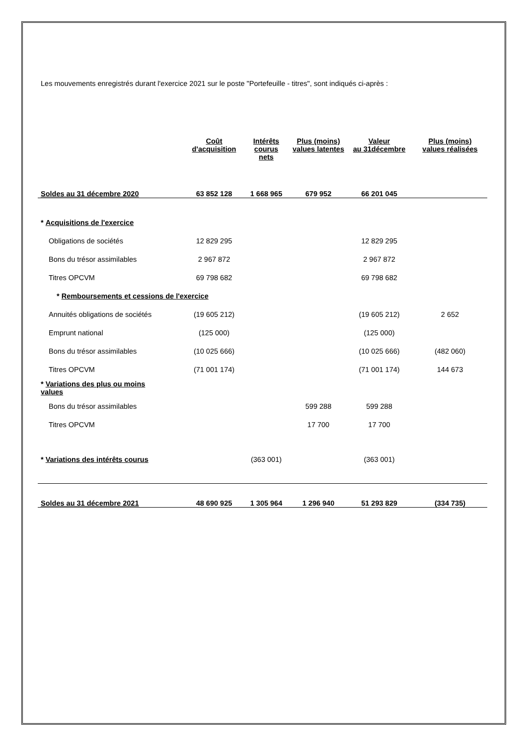Les mouvements enregistrés durant l'exercice 2021 sur le poste "Portefeuille - titres", sont indiqués ci-après :
| | Coût d'acquisition | Intérêts courus nets | Plus (moins) values latentes | Valeur au 31décembre | Plus (moins) values réalisées |
| --- | --- | --- | --- | --- | --- |
| Soldes au 31 décembre 2020 | 63 852 128 | 1 668 965 | 679 952 | 66 201 045 | |
| * Acquisitions de l'exercice | | | | | |
| Obligations de sociétés | 12 829 295 | | | 12 829 295 | |
| Bons du trésor assimilables | 2 967 872 | | | 2 967 872 | |
| Titres OPCVM | 69 798 682 | | | 69 798 682 | |
| * Remboursements et cessions de l'exercice | | | | | |
| Annuités obligations de sociétés | (19 605 212) | | | (19 605 212) | 2 652 |
| Emprunt national | (125 000) | | | (125 000) | |
| Bons du trésor assimilables | (10 025 666) | | | (10 025 666) | (482 060) |
| Titres OPCVM | (71 001 174) | | | (71 001 174) | 144 673 |
| * Variations des plus ou moins values | | | | | |
| Bons du trésor assimilables | | | 599 288 | 599 288 | |
| Titres OPCVM | | | 17 700 | 17 700 | |
| * Variations des intérêts courus | | (363 001) | | (363 001) | |
| Soldes au 31 décembre 2021 | 48 690 925 | 1 305 964 | 1 296 940 | 51 293 829 | (334 735) |